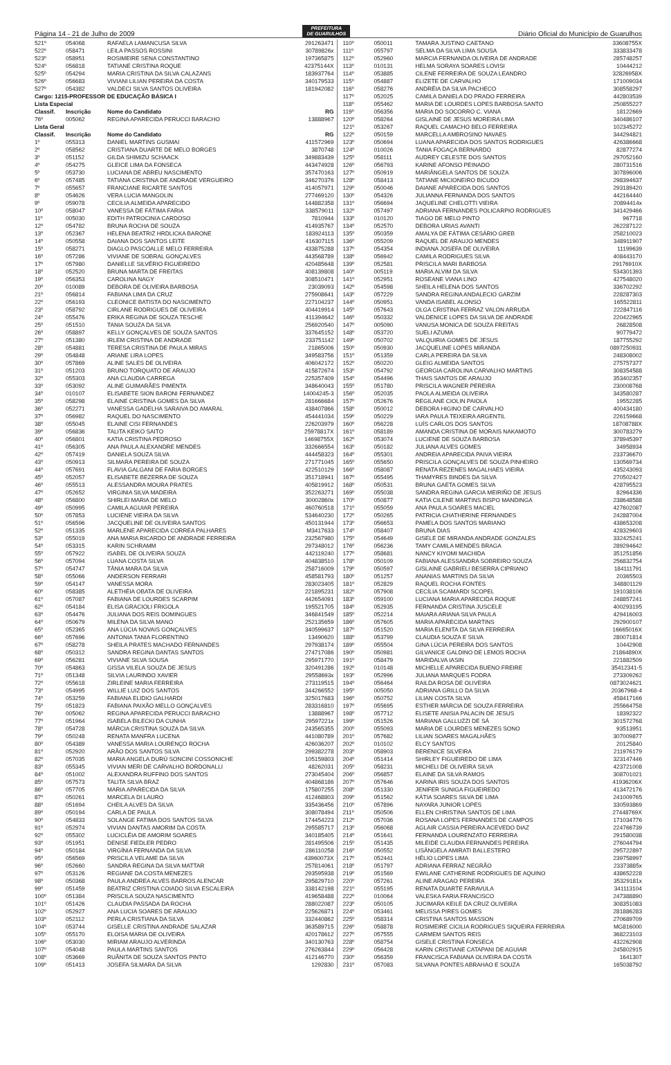Página 14 - 21 de Julho de 2009 PREFEITURA
DE GUARULHOS Diário Oficial do Município de Guarulhos
| 521º | 054068 | RAFAELA LAMANCUSA SILVA | 291263471 |
| 522º | 058471 | LEILA PASSOS ROSSINI | 30789826x |
| 523º | 058951 | ROSIMEIRE SENA CONSTANTINO | 197365875 |
| 524º | 056818 | TATIANE CRISTINA ROQUE | 42375144X |
| 525º | 054294 | MARIA CRISTINA DA SILVA CALAZANS | 183937764 |
| 526º | 056683 | VIVIANI LILIAN PEREIRA DA COSTA | 340179533 |
| 527º | 054382 | VALDECI SILVA SANTOS OLIVEIRA | 181942082 |
| Cargo: 1215-PROFESSOR DE EDUCAÇÃO BÁSICA I | | | |
| Lista Especial | | | |
| Classif. | Inscrição | Nome do Candidato | RG |
| 76º | 005062 | REGINA APARECIDA PERUCCI BARACHO | 13888967 |
| Lista Geral | | | |
| Classif. | Inscrição | Nome do Candidato | RG |
| 1º | 055313 | DANIEL MARTINS GUSMAI | 411572969 |
| 2º | 058562 | CRISTIANA DUARTE DE MELO BORGES | 3870748 |
| 3º | 051152 | GILDA SHIMIZU SCHAACK | 349883439 |
| 4º | 054275 | GLEICE LIMA DA FONSECA | 443474928 |
| 5º | 053730 | LUCIANA DE ABREU NASCIMENTO | 357470163 |
| 6º | 057485 | TATIANA CRISTINA DE ANDRADE VERGUEIRO | 346270376 |
| 7º | 055657 | FRANCIANE RICARTE SANTOS | 414057971 |
| 8º | 054626 | VERA LUCIA MANGOLIN | 277469120 |
| 9º | 059078 | CECILIA ALMEIDA APARECIDO | 144882358 |
| 10º | 058047 | VANESSA DE FÁTIMA FARIA | 338579011 |
| 11º | 005030 | EDITH PATROCINIA CARDOSO | 7810944 |
| 12º | 054782 | BRUNA ROCHA DE SOUZA | 414935767 |
| 13º | 052367 | HELENA BEATRIZ HRDLICKA BARONE | 183924113 |
| 14º | 050558 | DAIANA DOS SANTOS LEITE | 416307115 |
| 15º | 058271 | DIAGLO PASCOALLE MELO FERREIRA | 433875288 |
| 16º | 057286 | VIVIANE DE SOBRAL GONÇALVES | 443568789 |
| 17º | 057980 | DANIELLE SILVÉRIO FIGUEIREDO | 420485648 |
| 18º | 052520 | BRUNA MARTA DE FREITAS | 408139808 |
| 19º | 056353 | CAROLINA NAGY | 308510471 |
| 20º | 010089 | DEBORA DE OLIVEIRA BARBOSA | 23039093 |
| 21º | 056814 | FABIANA LIMA DA CRUZ | 275908641 |
| 22º | 056193 | CLEONICE BATISTA DO NASCIMENTO | 227104237 |
| 23º | 058792 | CIRLANE RODRIGUES DE OLIVEIRA | 404419914 |
| 24º | 055476 | ERIKA REGINA DE SOUZA TESCHE | 411394642 |
| 25º | 051510 | TANIA SOUZA DA SILVA | 256920540 |
| 26º | 058897 | KELLY GONÇALVES DE SOUZA SANTOS | 337645152 |
| 27º | 051380 | IRLEM CRISTINA DE ANDRADE | 233751142 |
| 28º | 054881 | TERESA CRISTINA DE PAULA MIRAS | 21865006 |
| 29º | 054848 | ARIANE LIRA LOPES | 349583756 |
| 30º | 057869 | ALINE SALES DE OLIVEIRA | 406042172 |
| 31º | 051203 | BRUNO TORQUATO DE ARAUJO | 415872674 |
| 32º | 055303 | ANA CLAUDIA CARREGA | 225357409 |
| 33º | 053092 | ALINE GUIMARÃES PIMENTA | 348640043 |
| 34º | 010107 | ELISABETE SION BARONI FERNANDEZ | 14004245-3 |
| 35º | 058298 | ELAINE CRISTINA GOMES DA SILVA | 281666684 |
| 36º | 052271 | VANESSA GADELHA SARAIVA DO AMARAL | 438407866 |
| 37º | 056982 | RAQUEL DO NASCIMENTO | 454441034 |
| 38º | 055045 | ELAINE CISI FERNANDES | 226203979 |
| 39º | 056836 | TALITA KEIKO SAITO | 25978817X |
| 40º | 056801 | KATIA CRISTINA PEDROSO | 14698755X |
| 41º | 056305 | ANA PAULA ALEXANDRE MENDES | 332666554 |
| 42º | 057419 | DANIELA SOUZA SILVA | 444458323 |
| 43º | 050913 | SILMARA PEREIRA DE SOUZA | 271771045 |
| 44º | 057691 | FLAVIA GALGANI DE FARIA BORGES | 422510129 |
| 45º | 052057 | ELISABETE BEZERRA DE SOUZA | 351718941 |
| 46º | 055513 | ALESSANDRA MOURA PRATES | 405819912 |
| 47º | 052652 | VIRGINIA SILVA MADEIRA | 352263271 |
| 48º | 056800 | SHIRLEI MARIA DE MELO | 30002860x |
| 49º | 050995 | CAMILA AGUIAR PEREIRA | 460760518 |
| 50º | 057853 | LUCIENE VIEIRA DA SILVA | 534640230 |
| 51º | 056596 | JACQUELINE DE OLIVEIRA SANTOS | 450131944 |
| 52º | 051335 | MARLENE APARECIDA CORREA PALHARES | M3417633 |
| 53º | 055019 | ANA MARIA RICARDO DE ANDRADE FERREIRA | 232567980 |
| 54º | 053315 | KARIN SCHRAMM | 297348012 |
| 55º | 057922 | ISABEL DE OLIVEIRA SOUZA | 442119240 |
| 56º | 057094 | LUANA COSTA SILVA | 404838510 |
| 57º | 054747 | TÂNIA MARA DA SILVA | 258716009 |
| 58º | 055066 | ANDERSON FERRARI | 458581793 |
| 59º | 054147 | VANESSA MORA | 283023405 |
| 60º | 058385 | ALETHÉIA OBATA DE OLIVEIRA | 221895231 |
| 61º | 057087 | FABIANA DE LOURDES SCARPIM | 442654091 |
| 62º | 054184 | ELISA GRACIOLI FRIGOLA | 195521705 |
| 63º | 054476 | JULIANA DOS REIS DOMINGUES | 346841549 |
| 64º | 050679 | MILENA DA SILVA MANO | 252135659 |
| 65º | 052365 | ANA LÚCIA NOVAIS GONÇALVES | 340599637 |
| 66º | 057696 | ANTONIA TANIA FLORENTINO | 13490620 |
| 67º | 058278 | SHEILA PRATES MACHADO FERNANDES | 297938174 |
| 68º | 050312 | SANDRA REGINA DANTAS SANTOS | 274717086 |
| 69º | 056281 | VIVIANE SILVA SOUSA | 295971770 |
| 70º | 054863 | GISSA VILELA SOUZA DE JESUS | 320491286 |
| 71º | 051348 | SILVIA LAURINDO XAVIER | 29558693x |
| 72º | 055618 | ZIRLEINE MARIA FERREIRA | 273119515 |
| 73º | 054995 | WILLIE LUIZ DOS SANTOS | 344266552 |
| 74º | 053259 | FABIANA ELIDIO GALHARDI | 325017683 |
| 75º | 051823 | FABIANA PAIXÃO MELLO GONÇALVES | 283316810 |
| 76º | 005062 | REGINA APARECIDA PERUCCI BARACHO | 13888967 |
| 77º | 051964 | ISABELA BILECKI DA CUNHA | 29597221x |
| 78º | 054728 | MÁRCIA CRISTINA SOUZA DA SILVA | 243565355 |
| 79º | 050248 | RENATA MANFRA LUCENA | 441080789 |
| 80º | 054389 | VANESSA MARIA LOURENÇO ROCHA | 426036207 |
| 81º | 052920 | ARÃO DOS SANTOS SILVA | 299382278 |
| 82º | 057035 | MARIA ANGELA DURÚ SONCINI COSSONICHE | 105159803 |
| 83º | 055345 | VIVIAN MERI DE CARVALHO BORDONALLI | 48262031 |
| 84º | 051002 | ALEXANDRA RUFFINO DOS SANTOS | 273045404 |
| 85º | 057573 | TALITA SILVA BRAZ | 404868186 |
| 86º | 057705 | MARIA APARECIDA DA SILVA | 175807255 |
| 87º | 050261 | MARCELA DI LAURO | 412468803 |
| 88º | 051694 | CHEILA ALVES DA SILVA | 335436456 |
| 89º | 050194 | CARLA DE PAULA | 308078494 |
| 90º | 054833 | SOLANGE FATIMA DOS SANTOS SILVA | 174454223 |
| 91º | 052974 | VIVIAN DANTAS AMORIM DA COSTA | 295585717 |
| 92º | 055302 | LUCICLÉIA DE AMORIM SOARES | 340185405 |
| 93º | 051951 | DENISE FIEDLER PEDRO | 281495506 |
| 94º | 050184 | VIRGÍNIA FERNANDA DA SILVA | 286110258 |
| 95º | 056569 | PRISCILA VELAME DA SILVA | 43960073X |
| 96º | 052660 | SANDRA REGINA DA SILVA MATTAR | 257814061 |
| 97º | 053126 | REGIANE DA COSTA MENEZES | 293595938 |
| 98º | 050368 | PAULA ANDREA ALVES BARROS ALENCAR | 295829710 |
| 99º | 051459 | BEATRIZ CRISTINA COIADO SILVA ESCALEIRA | 338142198 |
| 100º | 051384 | PRISCILA SOUZA NASCIMENTO | 419658488 |
| 101º | 051426 | CLAUDIA PASSADA DA ROCHA | 288022087 |
| 102º | 052927 | ANA LUCIA SOARES DE ARAUJO | 225626871 |
| 103º | 052112 | PERLA CRISTIANA DA SILVA | 332440862 |
| 104º | 053744 | GISELLE CRISTINA ANDRADE SALAZAR | 363589715 |
| 105º | 055170 | ELOISA MARIA DE OLIVEIRA | 420178612 |
| 106º | 053030 | MIRIAM ARAUJO ALVERINDA | 340130763 |
| 107º | 054048 | PAULA MARTINS SANTOS | 276263844 |
| 108º | 053669 | RUÃNITA DE SOUZA SANTOS PINTO | 412146770 |
| 109º | 051413 | JOSEFA SILMARA DA SILVA | 1292830 |
| 110º | 050011 | TAMARA JUSTINO CAETANO | 33608755X |
| 111º | 055797 | SELMA DA SILVA LIMA SOUSA | 333833478 |
| 112º | 052960 | MARCIA FERNANDA OLIVEIRA DE ANDRADE | 285748257 |
| 113º | 010131 | HELMA SORAYA SOARES LOVISI | 10444212 |
| 114º | 053885 | CILENE FERREIRA DE SOUZA LEANDRO | 32826958X |
| 115º | 054887 | ELIZETE DE CARVALHO | 171009034 |
| 116º | 058276 | ANDRÉIA DA SILVA PACHECO | 308558297 |
| 117º | 052025 | CAMILA DANIELA DO PRADO FERREIRA | 442803539 |
| 118º | 055462 | MARIA DE LOURDES LOPES BARBOSA SANTO | 250855227 |
| 119º | 056356 | MARIA DO SOCORRO C. VIANA | 18122669 |
| 120º | 058264 | GISLAINE DE JESUS MOREIRA LIMA | 340486107 |
| 121º | 053267 | RAQUEL CAMACHO BELO FERREIRA | 102345272 |
| 122º | 050159 | MARCELLA AMBROSINO NAVAES | 344294821 |
| 123º | 050694 | LUANA APARECIDA DOS SANTOS RODRIGUES | 426386668 |
| 124º | 010026 | TANIA FOGAÇA BERNARDO | 82877274 |
| 125º | 058111 | AUDREY CELESTE DOS SANTOS | 297052160 |
| 126º | 056793 | KARINE AFONSO PEINADO | 280731516 |
| 127º | 050919 | MARIÂNGELA SANTOS DE SOUZA | 307896006 |
| 128º | 058413 | TATIANE MICIONEIRO BICUDO | 298394637 |
| 129º | 050046 | DAIANE APARECIDA DOS SANTOS | 293189420 |
| 130º | 054326 | JULIANNA FERNANDA DOS SANTOS | 442164440 |
| 131º | 056694 | JAQUELINE CHELOTTI VIEIRA | 20894414x |
| 132º | 057497 | ADRIANA FERNANDES POLICARPIO RODRIGUES | 341429466 |
| 133º | 010120 | TIAGO DE MELO PINTO | 967718 |
| 134º | 052570 | DEBORA URIAS AVANTI | 262287122 |
| 135º | 050359 | AMALYA DE FÁTIMA CESÁRIO GREB | 258210023 |
| 136º | 055209 | RAQUEL DE ARAUJO MENDES | 348911907 |
| 137º | 054354 | INDIANA JOSEFA DE OLIVEIRA | 11199639 |
| 138º | 056942 | CAMILA RODRIGUES SILVA | 408443170 |
| 139º | 052581 | PRISCILA MARI BARBOSA | 29176910X |
| 140º | 005119 | MARIA ALVIM DA SILVA | 534301393 |
| 141º | 052951 | ROSEANE VIANA LINO | 427548020 |
| 142º | 054598 | SHEILA HELENA DOS SANTOS | 336702292 |
| 143º | 057229 | SANDRA REGINA ANDALECIO GARZIM | 228287303 |
| 144º | 050951 | VANDA ISABEL ALONSO | 165522811 |
| 145º | 057643 | OLGA CRISTINA FERRAZ VALON ARRUDA | 222847116 |
| 146º | 050332 | VALDENICE LOPES DA SILVA DE ANDRADE | 220422965 |
| 147º | 005090 | VANUSA MONICA DE SOUZA FREITAS | 26828508 |
| 148º | 053720 | SUELI AZUMA | 90779472 |
| 149º | 050702 | VALQUIRIA GOMES DE JESUS | 187755292 |
| 150º | 050930 | JACQUELINE LOPES MIRANDA | 0897250931 |
| 151º | 051359 | CARLA PEREIRA DA SILVA | 248308002 |
| 152º | 050220 | GLEIG ALMEIDA SANTOS | 275757377 |
| 153º | 054792 | GEORGIA CAROLINA CARVALHO MARTINS | 308354588 |
| 154º | 054496 | THAIS SANTOS DE ARAUJO | 353402357 |
| 155º | 051780 | PRISCILA WAGNER PEREIRA | 230008768 |
| 156º | 052035 | PAOLA ALMEIDA OLIVEIRA | 343580287 |
| 157º | 052676 | REGILANE CIOLIN PAIOLA | 19552285 |
| 158º | 050012 | DEBORA HIGINO DE CARVALHO | 400434180 |
| 159º | 050229 | IARA PAULA TEIXEIRA ARGENTIL | 226159668 |
| 160º | 056228 | LUÍS CARLOS DOS SANTOS | 18708788X |
| 161º | 058189 | AMANDA CRISTINA DE MORAIS NAKAMOTO | 300783279 |
| 162º | 053074 | LUCIENE DE SOUZA BARBOSA | 378945397 |
| 163º | 050182 | JULIANA ALVES GOMES | 34958934 |
| 164º | 055301 | ANDREIA APARECIDA PAIVA VIEIRA | 233736670 |
| 165º | 055650 | PRISCILA GONÇALVES DE SOUZA PINHEIRO | 130569734 |
| 166º | 058087 | RENATA REZENES MAGALHAES VIEIRA | 435243093 |
| 167º | 055495 | THAMYRES BINDES DA SILVA | 270502427 |
| 168º | 050531 | BRUNA GAETA GOMES SILVA | 428795523 |
| 169º | 055038 | SANDRA REGINA GARCIA MEIRIÑO DE JESUS | 82964336 |
| 170º | 050877 | KATIA CILENE MARTINS BISPO MANDINGA | 238648588 |
| 171º | 055059 | ANA PAULA SOARES MACIEL | 427602087 |
| 172º | 050265 | PATRICIA CHATHERINE FERNANDES | 242887004 |
| 173º | 056653 | PAMELA DOS SANTOS MARIANO | 438653208 |
| 174º | 058407 | BRUNA DIAS | 428329603 |
| 175º | 054649 | GISELE DE MIRANDA ANDRADE GONZALES | 332425241 |
| 176º | 056236 | TAMY CAMILA MENDES BRAGA | 289294642 |
| 177º | 058681 | NANCY KIYOMI MACHIDA | 351251856 |
| 178º | 050109 | FABIANA ALESSANDRA SOBREIRO SOUZA | 256832754 |
| 179º | 050597 | GISLAINE GABRIELI BESERRA CIPRIANO | 184111791 |
| 180º | 051257 | ANANIAS MARTINS DA SILVA | 20365503 |
| 181º | 052829 | RAQUEL ROCHA FONTES | 348801129 |
| 182º | 057908 | CECÍLIA SCAMARDI SCOPEL | 191038106 |
| 183º | 059100 | LUCIANA MARIA APARECIDA ROQUE | 248857241 |
| 184º | 052935 | FERNANDA CRISTINA JUSCELE | 400293195 |
| 185º | 052214 | MAIARA ARIANA SILVA PAULA | 429416003 |
| 186º | 057605 | MARIA APARECIDA MARTINS | 292900107 |
| 187º | 051520 | MARIA ELENITA DA SILVA FERREIRA | 16665016X |
| 188º | 053799 | CLAUDIA SOUZA E SILVA | 280071814 |
| 189º | 055504 | GINA LÚCIA PEREIRA DOS SANTOS | 10442908 |
| 190º | 050981 | GILVANICE GALDINO DE LEMOS ROCHA | 21864890X |
| 191º | 058479 | MARIDALVA IASIN | 221882509 |
| 192º | 010148 | MICHELLE APARECIDA BUENO FREIRE | 35412341-5 |
| 193º | 052996 | JULIANA MARQUES FODRA | 273309262 |
| 194º | 056464 | RAILDA ROSA DE OLIVEIRA | 0873024621 |
| 195º | 005050 | ADRIANA GRILLO DA SILVA | 20367968-4 |
| 196º | 050752 | LILIAN COSTA SILVA | 458417166 |
| 197º | 055695 | ESTHER MÁRCIA DE SOUZA FERREIRA | 255664758 |
| 198º | 057712 | ELISETE ANISIA PALACIN DE JESUS | 18392322 |
| 199º | 051526 | MARIANA GALLUZZI DE SÁ | 301572768 |
| 200º | 055093 | MARIA DE LOURDES MENEZES SONO | 93513951 |
| 201º | 057682 | LILIAN SOARES MAGALHÃES | 307009877 |
| 202º | 010102 | ELCY SANTOS | 20125840 |
| 203º | 058903 | BERENICE SILVEIRA | 211976179 |
| 204º | 051414 | SHIRLEY FIGUEIREDO DE LIMA | 323147446 |
| 205º | 058231 | MICHELI DE OLIVEIRA SILVA | 423721008 |
| 206º | 056857 | ELAINE DA SILVA RAMOS | 308701021 |
| 207º | 057646 | KARINA IRIS SOUZA DOS SANTOS | 41936206X |
| 208º | 051330 | JENIFER SUNIGA FIGUEIREDO | 413472176 |
| 209º | 051562 | KÁTIA SOARES SILVA DE LIMA | 241009765 |
| 210º | 057896 | NAYARA JUNIOR LOPES | 330593869 |
| 211º | 050506 | ELLEN CHRISTINA SANTOS DE LIMA | 27448769X |
| 212º | 057036 | ROSANA LOPES FERNANDES DE CAMPOS | 171034776 |
| 213º | 056068 | AGLAIR CASSIA PEREIRA ACEVEDO DIAZ | 224766739 |
| 214º | 051641 | FERNANDA LOURENZATO FERREIRA | 291580038 |
| 215º | 051435 | MILEIDE CLAUDIA FERNANDES PEREIRA | 276044794 |
| 216º | 050552 | LISÂNGELA AMIRATI BALLESTERO | 295722897 |
| 217º | 052441 | HÉLIO LOPES LIMA | 239758997 |
| 218º | 051797 | ADRIANA FERRAZ NEGRÃO | 23373885x |
| 219º | 051569 | EWILANE CATHERINE RODRIGUES DE AQUINO | 438652228 |
| 220º | 057261 | ALINE ARAGAO PEREIRA | 35329181x |
| 221º | 055195 | RENATA DUARTE FARAVULA | 341113104 |
| 222º | 010064 | VALESKA FARIA FRANCISCO | 247388890 |
| 223º | 050105 | JUCIMARA KEILE DA CRUZ OLIVEIRA | 308351083 |
| 224º | 053461 | MELISSA PIRES GOMES | 281886283 |
| 225º | 058314 | CRISTINA SANTOS MASSON | 270689709 |
| 226º | 058878 | ROSIMEIRE CICILIA RODRIGUES SIQUEIRA FERREIRA | MG816000 |
| 227º | 057555 | CARMEM SANTOS REIS | 368223103 |
| 228º | 058754 | GISELE CRISTINA FONSECA | 432262908 |
| 229º | 056428 | KARIN CRISTIANE CATAPANI DE AGUIAR | 245802915 |
| 230º | 056359 | FRANCISCA FABIANA OLIVEIRA DA COSTA | 1641307 |
| 231º | 057083 | SILVANA PONTES ABRAHAO E SOUZA | 165038792 |